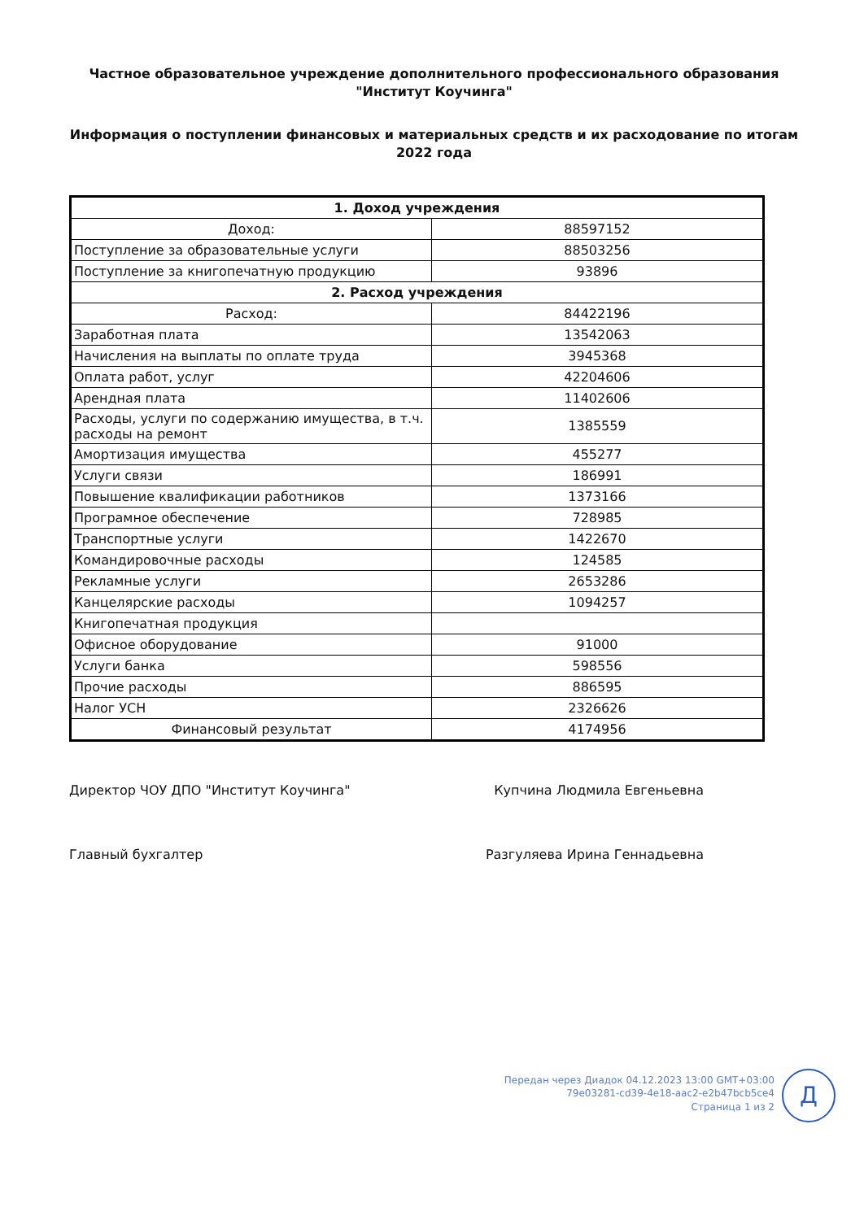Частное образовательное учреждение дополнительного профессионального образования
"Институт Коучинга"
Информация о поступлении финансовых и материальных средств и их расходование по итогам
2022 года
| 1. Доход учреждения | |
| --- | --- |
| Доход: | 88597152 |
| Поступление за образовательные услуги | 88503256 |
| Поступление за книгопечатную продукцию | 93896 |
| 2. Расход учреждения | |
| Расход: | 84422196 |
| Заработная плата | 13542063 |
| Начисления на выплаты по оплате труда | 3945368 |
| Оплата работ, услуг | 42204606 |
| Арендная плата | 11402606 |
| Расходы, услуги по содержанию имущества, в т.ч. расходы на ремонт | 1385559 |
| Амортизация имущества | 455277 |
| Услуги связи | 186991 |
| Повышение квалификации работников | 1373166 |
| Програмное обеспечение | 728985 |
| Транспортные услуги | 1422670 |
| Командировочные расходы | 124585 |
| Рекламные услуги | 2653286 |
| Канцелярские расходы | 1094257 |
| Книгопечатная продукция | |
| Офисное оборудование | 91000 |
| Услуги банка | 598556 |
| Прочие расходы | 886595 |
| Налог УСН | 2326626 |
| Финансовый результат | 4174956 |
Директор ЧОУ ДПО "Институт Коучинга" Купчина Людмила Евгеньевна
Главный бухгалтер Разгуляева Ирина Геннадьевна
Передан через Диадок 04.12.2023 13:00 GMT+03:00
79e03281-cd39-4e18-aac2-e2b47bcb5ce4
Страница 1 из 2
Д